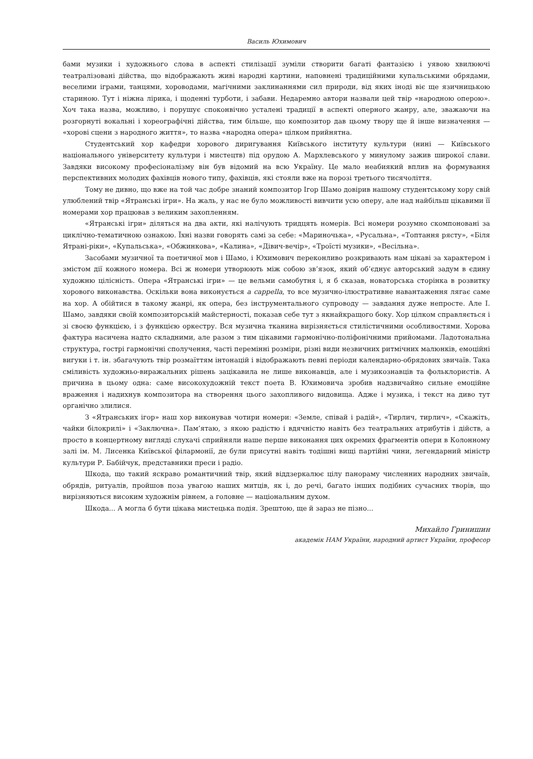Василь Юхимович
бами музики і художнього слова в аспекті стилізації зуміли створити багаті фантазією і уявою хвилюючі театралізовані дійства, що відображають живі народні картини, наповнені традиційними купальськими обрядами, веселими іграми, танцями, хороводами, магічними заклинаннями сил природи, від яких іноді віє ще язичницькою стариною. Тут і ніжна лірика, і щоденні турботи, і забави. Недаремно автори назвали цей твір «народною оперою». Хоч така назва, можливо, і порушує споконвічно усталені традиції в аспекті оперного жанру, але, зважаючи на розгорнуті вокальні і хореографічні дійства, тим більше, що композитор дав цьому твору ще й інше визначення — «хорові сцени з народного життя», то назва «народна опера» цілком прийнятна.
Студентський хор кафедри хорового диригування Київського інституту культури (нині — Київського національного університету культури і мистецтв) під орудою А. Мархлевського у минулому зажив широкої слави. Завдяки високому професіоналізму він був відомий на всю Україну. Це мало неабиякий вплив на формування перспективних молодих фахівців нового типу, фахівців, які стояли вже на порозі третього тисячоліття.
Тому не дивно, що вже на той час добре знаний композитор Ігор Шамо довірив нашому студентському хору свій улюблений твір «Ятранські ігри». На жаль, у нас не було можливості вивчити усю оперу, але над найбільш цікавими її номерами хор працював з великим захопленням.
«Ятранські ігри» діляться на два акти, які налічують тридцять номерів. Всі номери розумно скомпоновані за циклічно-тематичною ознакою. Їхні назви говорять самі за себе: «Мариночька», «Русальна», «Топтання рясту», «Біля Ятрані-ріки», «Купальська», «Обжинкова», «Калина», «Дівич-вечір», «Троїсті музики», «Весільна».
Засобами музичної та поетичної мов і Шамо, і Юхимович переконливо розкривають нам цікаві за характером і змістом дії кожного номера. Всі ж номери утворюють між собою зв’язок, який об’єднує авторський задум в єдину художню цілісність. Опера «Ятранські ігри» — це вельми самобутня і, я б сказав, новаторська сторінка в розвитку хорового виконавства. Оскільки вона виконується a cappella, то все музично-ілюстративне навантаження лягає саме на хор. А обійтися в такому жанрі, як опера, без інструментального супроводу — завдання дуже непросте. Але І. Шамо, завдяки своїй композиторській майстерності, показав себе тут з якнайкращого боку. Хор цілком справляється і зі своєю функцією, і з функцією оркестру. Вся музична тканина вирізняється стилістичними особливостями. Хорова фактура насичена надто складними, але разом з тим цікавими гармонічно-поліфонічними прийомами. Ладотональна структура, гострі гармонічні сполучення, часті перемінні розміри, різні види незвичних ритмічних малюнків, емоційні вигуки і т. ін. збагачують твір розмаїттям інтонацій і відображають певні періоди календарно-обрядових звичаїв. Така сміливість художньо-виражальних рішень зацікавила не лише виконавців, але і музикознавців та фольклористів. А причина в цьому одна: саме високохудожній текст поета В. Юхимовича зробив надзвичайно сильне емоційне враження і надихнув композитора на створення цього захопливого видовища. Адже і музика, і текст на диво тут органічно злилися.
З «Ятранських ігор» наш хор виконував чотири номери: «Земле, співай і радій», «Тирлич, тирлич», «Скажіть, чайки білокрилі» і «Заключна». Пам’ятаю, з якою радістю і вдячністю навіть без театральних атрибутів і дійств, а просто в концертному вигляді слухачі сприйняли наше перше виконання цих окремих фрагментів опери в Колонному залі ім. М. Лисенка Київської філармонії, де були присутні навіть тодішні вищі партійні чини, легендарний міністр культури Р. Бабійчук, представники преси і радіо.
Шкода, що такий яскраво романтичний твір, який віддзеркалює цілу панораму численних народних звичаїв, обрядів, ритуалів, пройшов поза увагою наших митців, як і, до речі, багато інших подібних сучасних творів, що вирізняються високим художнім рівнем, а головне — національним духом.
Шкода... А могла б бути цікава мистецька подія. Зрештою, ще й зараз не пізно...
Михайло Гринишин
академік НАМ України, народний артист України, професор